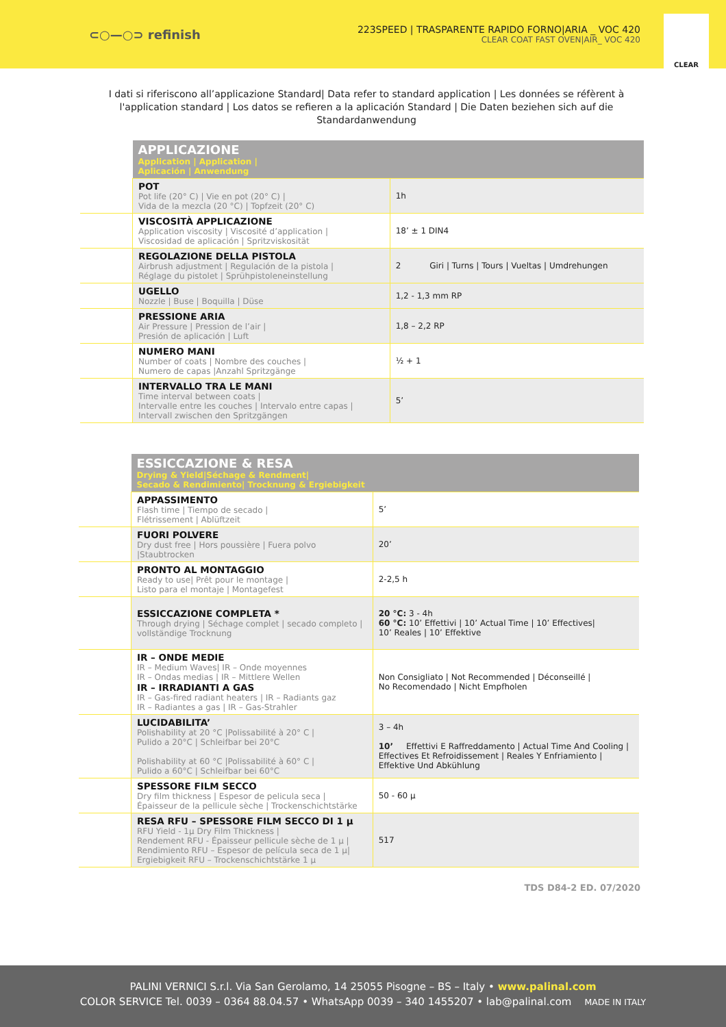⊂○—○⊃ refinish
223SPEED | TRASPARENTE RAPIDO FORNO|ARIA _ VOC 420
CLEAR COAT FAST OVEN|AIR_ VOC 420
CLEAR
I dati si riferiscono all’applicazione Standard| Data refer to standard application | Les données se réfèrent à l'application standard | Los datos se refieren a la aplicación Standard | Die Daten beziehen sich auf die Standardanwendung
| | APPLICAZIONE Application / Application / Aplicación / Anwendung | |
| | POT Pot life (20° C) / Vie en pot (20° C) / Vida de la mezcla (20 °C) / Topfzeit (20° C) | 1h |
| | VISCOSITÀ APPLICAZIONE Application viscosity / Viscosité d’application / Viscosidad de aplicación / Spritzviskosität | 18’ ± 1 DIN4 |
| | REGOLAZIONE DELLA PISTOLA Airbrush adjustment / Regulación de la pistola / Réglage du pistolet / Sprühpistoleneinstellung | 2 Giri / Turns / Tours / Vueltas / Umdrehungen |
| | UGELLO Nozzle / Buse / Boquilla / Düse | 1,2 - 1,3 mm RP |
| | PRESSIONE ARIA Air Pressure / Pression de l’air / Presión de aplicación / Luft | 1,8 – 2,2 RP |
| | NUMERO MANI Number of coats / Nombre des couches / Numero de capas /Anzahl Spritzgänge | ½ + 1 |
| | INTERVALLO TRA LE MANI Time interval between coats / Intervalle entre les couches / Intervalo entre capas / Intervall zwischen den Spritzgängen | 5’ |
| | ESSICCAZIONE & RESA Drying & Yield/Séchage & Rendment/ Secado & Rendimiento/ Trocknung & Ergiebigkeit | |
| | APPASSIMENTO Flash time / Tiempo de secado / Flétrissement / Ablüftzeit | 5’ |
| | FUORI POLVERE Dry dust free / Hors poussière / Fuera polvo /Staubtrocken | 20’ |
| | PRONTO AL MONTAGGIO Ready to use/ Prêt pour le montage / Listo para el montaje / Montagefest | 2-2,5 h |
| | ESSICCAZIONE COMPLETA * Through drying / Séchage complet / secado completo / vollständige Trocknung | 20 °C: 3 - 4h 60 °C: 10’ Effettivi / 10’ Actual Time / 10’ Effectives/ 10’ Reales / 10’ Effektive |
| | IR – ONDE MEDIE IR – Medium Waves/ IR – Onde moyennes IR – Ondas medias / IR – Mittlere Wellen IR – IRRADIANTI A GAS IR – Gas-fired radiant heaters / IR – Radiants gaz IR – Radiantes a gas / IR – Gas-Strahler | Non Consigliato / Not Recommended / Déconseillé / No Recomendado / Nicht Empfholen |
| | LUCIDABILITA’ Polishability at 20 °C /Polissabilité à 20° C / Pulido a 20°C / Schleifbar bei 20°C Polishability at 60 °C /Polissabilité à 60° C / Pulido a 60°C / Schleifbar bei 60°C | 3 – 4h 10’ Effettivi E Raffreddamento / Actual Time And Cooling / Effectives Et Refroidissement / Reales Y Enfriamiento / Effektive Und Abkühlung |
| | SPESSORE FILM SECCO Dry film thickness / Espesor de pelicula seca / Épaisseur de la pellicule sèche / Trockenschichtstärke | 50 - 60 µ |
| | RESA RFU – SPESSORE FILM SECCO DI 1 µ RFU Yield - 1µ Dry Film Thickness / Rendement RFU - Épaisseur pellicule sèche de 1 µ / Rendimiento RFU – Espesor de película seca de 1 µ/ Ergiebigkeit RFU – Trockenschichtstärke 1 µ | 517 |
TDS D84-2 ED. 07/2020
PALINI VERNICI S.r.l. Via San Gerolamo, 14 25055 Pisogne – BS – Italy • www.palinal.com
COLOR SERVICE Tel. 0039 – 0364 88.04.57 • WhatsApp 0039 – 340 1455207 • lab@palinal.com MADE IN ITALY